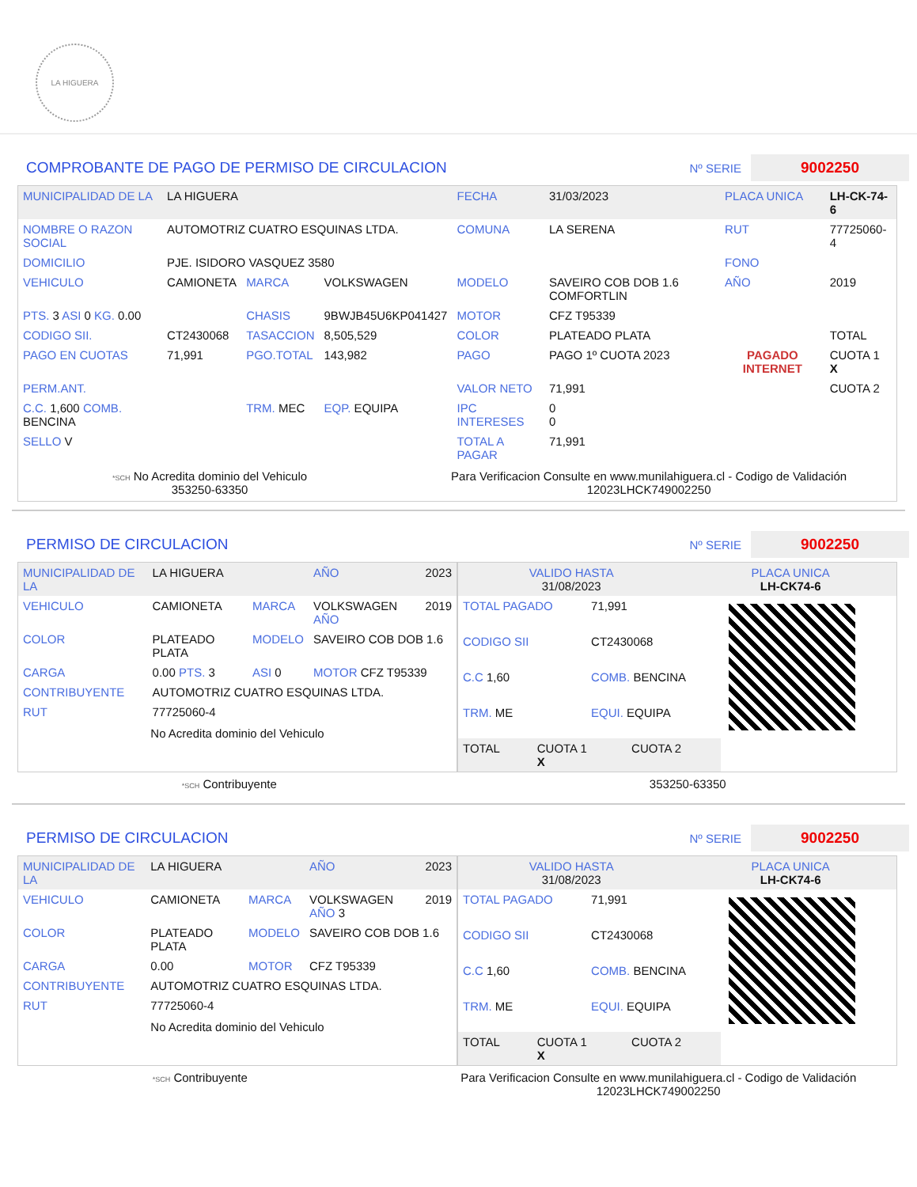LA HIGUERA
COMPROBANTE DE PAGO DE PERMISO DE CIRCULACION
Nº SERIE
9002250
| MUNICIPALIDAD DE LA | LA HIGUERA | | | FECHA | 31/03/2023 | PLACA UNICA | LH-CK-74-6 |
| NOMBRE O RAZON SOCIAL | AUTOMOTRIZ CUATRO ESQUINAS LTDA. | | | COMUNA | LA SERENA | RUT | 77725060-4 |
| DOMICILIO | PJE. ISIDORO VASQUEZ 3580 | | | | | FONO | |
| VEHICULO | CAMIONETA | MARCA | VOLKSWAGEN | MODELO | SAVEIRO COB DOB 1.6 COMFORTLIN | AÑO | 2019 |
| PTS. 3 ASI 0 KG. 0.00 | | CHASIS | 9BWJB45U6KP041427 | MOTOR | CFZ T95339 | | |
| CODIGO SII. | CT2430068 | TASACCION | 8,505,529 | COLOR | PLATEADO PLATA | | TOTAL |
| PAGO EN CUOTAS | 71,991 | PGO.TOTAL | 143,982 | PAGO | PAGO 1º CUOTA 2023 | PAGADO INTERNET | CUOTA 1 X |
| PERM.ANT. | | | | VALOR NETO | 71,991 | | CUOTA 2 |
| C.C. 1,600 COMB. BENCINA | | TRM. MEC | EQP. EQUIPA | IPC INTERESES | 0 0 | | |
| SELLO V | | | | TOTAL A PAGAR | 71,991 | | |
*SCH No Acredita dominio del Vehiculo
353250-63350
Para Verificacion Consulte en www.munilahiguera.cl - Codigo de Validación
12023LHCK749002250
PERMISO DE CIRCULACION
Nº SERIE
9002250
| MUNICIPALIDAD DE LA | LA HIGUERA | | AÑO | 2023 |
| VEHICULO | CAMIONETA | MARCA | VOLKSWAGEN AÑO | 2019 |
| COLOR | PLATEADO PLATA | MODELO | SAVEIRO COB DOB 1.6 | |
| CARGA | 0.00 PTS. 3 | ASI 0 | MOTOR CFZ T95339 | |
| CONTRIBUYENTE | AUTOMOTRIZ CUATRO ESQUINAS LTDA. | | | |
| RUT | 77725060-4 | | | |
No Acredita dominio del Vehiculo
| VALIDO HASTA 31/08/2023 | PLACA UNICA LH-CK74-6 |
| TOTAL PAGADO | 71,991 |
| CODIGO SII | CT2430068 |
| C.C 1,60 | COMB. BENCINA |
| TRM. ME | EQUI. EQUIPA |
| TOTAL | CUOTA 1 X | CUOTA 2 |
*SCH Contribuyente 353250-63350
PERMISO DE CIRCULACION
Nº SERIE
9002250
| MUNICIPALIDAD DE LA | LA HIGUERA | | AÑO | 2023 |
| VEHICULO | CAMIONETA | MARCA | VOLKSWAGEN AÑO 3 | 2019 |
| COLOR | PLATEADO PLATA | MODELO | SAVEIRO COB DOB 1.6 | |
| CARGA | 0.00 | MOTOR | CFZ T95339 | |
| CONTRIBUYENTE | AUTOMOTRIZ CUATRO ESQUINAS LTDA. | | | |
| RUT | 77725060-4 | | | |
No Acredita dominio del Vehiculo
| VALIDO HASTA 31/08/2023 | PLACA UNICA LH-CK74-6 |
| TOTAL PAGADO | 71,991 |
| CODIGO SII | CT2430068 |
| C.C 1,60 | COMB. BENCINA |
| TRM. ME | EQUI. EQUIPA |
| TOTAL | CUOTA 1 X | CUOTA 2 |
*SCH Contribuyente Para Verificacion Consulte en www.munilahiguera.cl - Codigo de Validación
12023LHCK749002250